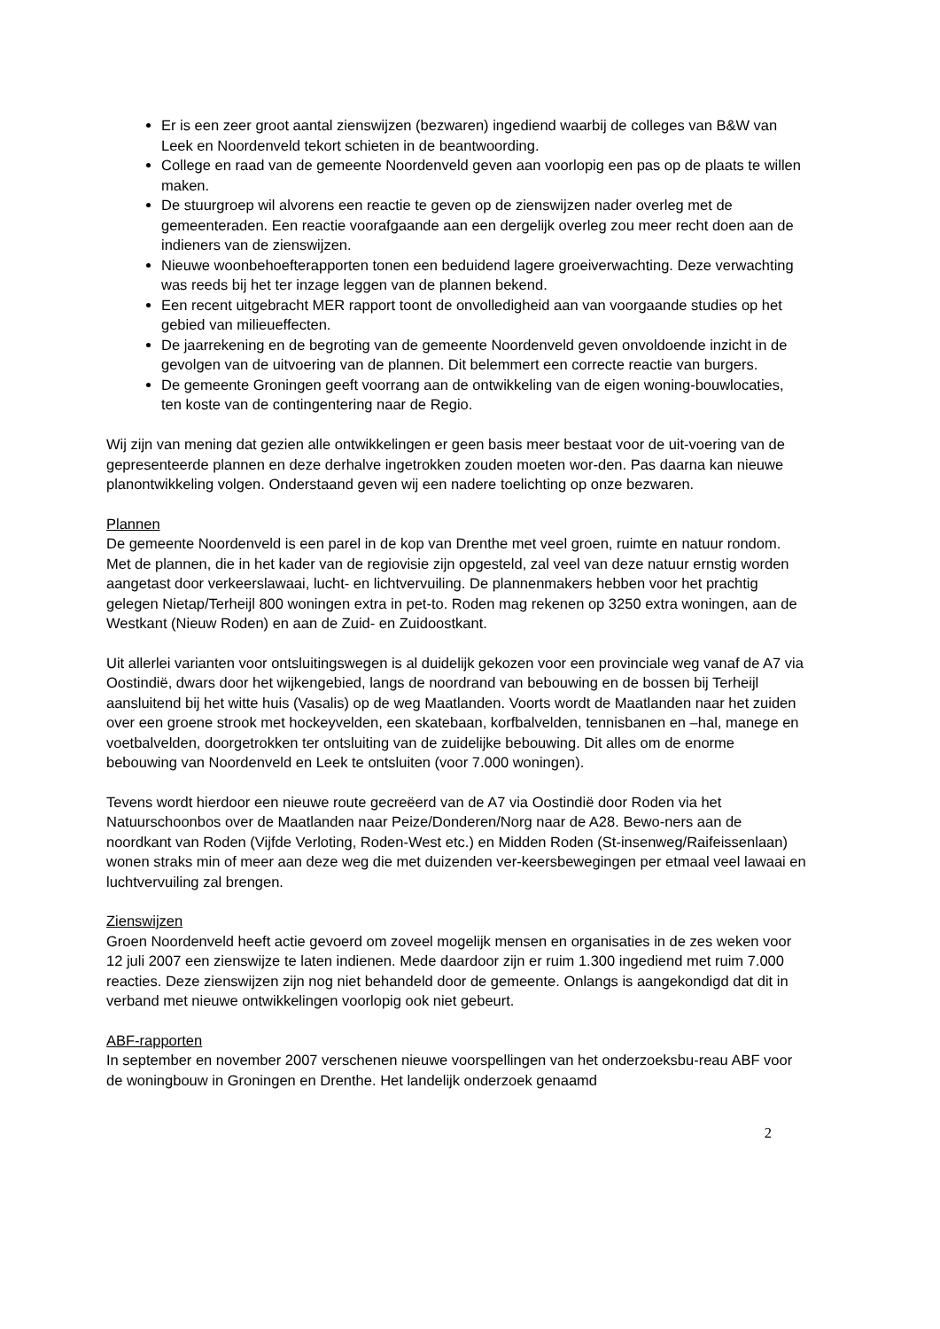Er is een zeer groot aantal zienswijzen (bezwaren) ingediend waarbij de colleges van B&W van Leek en Noordenveld tekort schieten in de beantwoording.
College en raad van de gemeente Noordenveld geven aan voorlopig een pas op de plaats te willen maken.
De stuurgroep wil alvorens een reactie te geven op de zienswijzen nader overleg met de gemeenteraden. Een reactie voorafgaande aan een dergelijk overleg zou meer recht doen aan de indieners van de zienswijzen.
Nieuwe woonbehoefterapporten tonen een beduidend lagere groeiverwachting. Deze verwachting was reeds bij het ter inzage leggen van de plannen bekend.
Een recent uitgebracht MER rapport toont de onvolledigheid aan van voorgaande studies op het gebied van milieueffecten.
De jaarrekening en de begroting van de gemeente Noordenveld geven onvoldoende inzicht in de gevolgen van de uitvoering van de plannen. Dit belemmert een correcte reactie van burgers.
De gemeente Groningen geeft voorrang aan de ontwikkeling van de eigen woning-bouwlocaties, ten koste van de contingentering naar de Regio.
Wij zijn van mening dat gezien alle ontwikkelingen er geen basis meer bestaat voor de uit-voering van de gepresenteerde plannen en deze derhalve ingetrokken zouden moeten wor-den. Pas daarna kan nieuwe planontwikkeling volgen. Onderstaand geven wij een nadere toelichting op onze bezwaren.
Plannen
De gemeente Noordenveld is een parel in de kop van Drenthe met veel groen, ruimte en natuur rondom. Met de plannen, die in het kader van de regiovisie zijn opgesteld, zal veel van deze natuur ernstig worden aangetast door verkeerslawaai, lucht- en lichtvervuiling. De plannenmakers hebben voor het prachtig gelegen Nietap/Terheijl 800 woningen extra in pet-to. Roden mag rekenen op 3250 extra woningen, aan de Westkant (Nieuw Roden) en aan de Zuid- en Zuidoostkant.
Uit allerlei varianten voor ontsluitingswegen is al duidelijk gekozen voor een provinciale weg vanaf de A7 via Oostindië, dwars door het wijkengebied, langs de noordrand van bebouwing en de bossen bij Terheijl aansluitend bij het witte huis (Vasalis) op de weg Maatlanden. Voorts wordt de Maatlanden naar het zuiden over een groene strook met hockeyvelden, een skatebaan, korfbalvelden, tennisbanen en –hal, manege en voetbalvelden, doorgetrokken ter ontsluiting van de zuidelijke bebouwing. Dit alles om de enorme bebouwing van Noordenveld en Leek te ontsluiten (voor 7.000 woningen).
Tevens wordt hierdoor een nieuwe route gecreëerd van de A7 via Oostindië door Roden via het Natuurschoonbos over de Maatlanden naar Peize/Donderen/Norg naar de A28. Bewo-ners aan de noordkant van Roden (Vijfde Verloting, Roden-West etc.) en Midden Roden (St-insenweg/Raifeissenlaan) wonen straks min of meer aan deze weg die met duizenden ver-keersbewegingen per etmaal veel lawaai en luchtvervuiling zal brengen.
Zienswijzen
Groen Noordenveld heeft actie gevoerd om zoveel mogelijk mensen en organisaties in de zes weken voor 12 juli 2007 een zienswijze te laten indienen. Mede daardoor zijn er ruim 1.300 ingediend met ruim 7.000 reacties. Deze zienswijzen zijn nog niet behandeld door de gemeente. Onlangs is aangekondigd dat dit in verband met nieuwe ontwikkelingen voorlopig ook niet gebeurt.
ABF-rapporten
In september en november 2007 verschenen nieuwe voorspellingen van het onderzoeksbu-reau ABF voor de woningbouw in Groningen en Drenthe. Het landelijk onderzoek genaamd
2